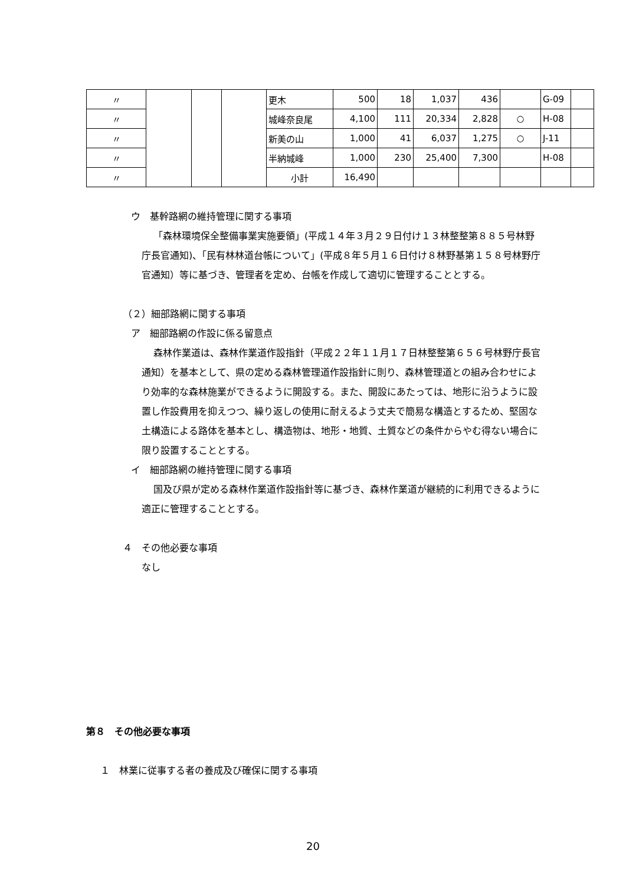| 〃 | | | | 更木 | 500 | 18 | 1,037 | 436 | | G-09 | |
| 〃 | | | | 城峰奈良尾 | 4,100 | 111 | 20,334 | 2,828 | ○ | H-08 | |
| 〃 | | | | 新美の山 | 1,000 | 41 | 6,037 | 1,275 | ○ | J-11 | |
| 〃 | | | | 半納城峰 | 1,000 | 230 | 25,400 | 7,300 | | H-08 | |
| 〃 | | | | 小計 | 16,490 | | | | | | |
ウ　基幹路網の維持管理に関する事項
「森林環境保全整備事業実施要領」(平成１４年３月２９日付け１３林整整第８８５号林野庁長官通知)、「民有林林道台帳について」(平成８年５月１６日付け８林野基第１５８号林野庁官通知）等に基づき、管理者を定め、台帳を作成して適切に管理することとする。
（２）細部路網に関する事項
ア　細部路網の作設に係る留意点
森林作業道は、森林作業道作設指針（平成２２年１１月１７日林整整第６５６号林野庁長官通知）を基本として、県の定める森林管理道作設指針に則り、森林管理道との組み合わせにより効率的な森林施業ができるように開設する。また、開設にあたっては、地形に沿うように設置し作設費用を抑えつつ、繰り返しの使用に耐えるよう丈夫で簡易な構造とするため、堅固な土構造による路体を基本とし、構造物は、地形・地質、土質などの条件からやむ得ない場合に限り設置することとする。
イ　細部路網の維持管理に関する事項
国及び県が定める森林作業道作設指針等に基づき、森林作業道が継続的に利用できるように適正に管理することとする。
４　その他必要な事項
なし
第８　その他必要な事項
１　林業に従事する者の養成及び確保に関する事項
20